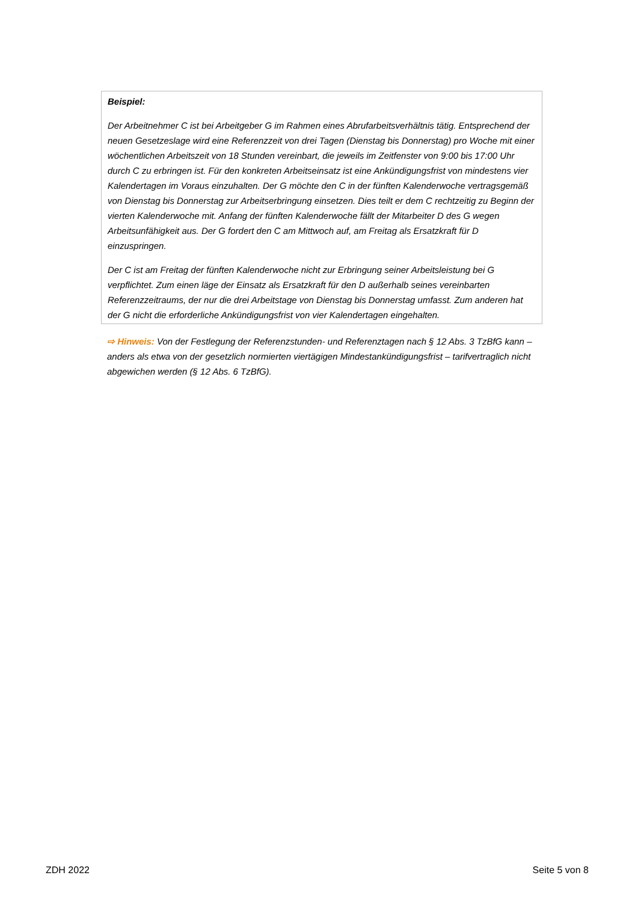Beispiel:
Der Arbeitnehmer C ist bei Arbeitgeber G im Rahmen eines Abrufarbeitsverhältnis tätig. Entsprechend der neuen Gesetzeslage wird eine Referenzzeit von drei Tagen (Dienstag bis Donnerstag) pro Woche mit einer wöchentlichen Arbeitszeit von 18 Stunden vereinbart, die jeweils im Zeitfenster von 9:00 bis 17:00 Uhr durch C zu erbringen ist. Für den konkreten Arbeitseinsatz ist eine Ankündigungsfrist von mindestens vier Kalendertagen im Voraus einzuhalten. Der G möchte den C in der fünften Kalenderwoche vertragsgemäß von Dienstag bis Donnerstag zur Arbeitserbringung einsetzen. Dies teilt er dem C rechtzeitig zu Beginn der vierten Kalenderwoche mit. Anfang der fünften Kalenderwoche fällt der Mitarbeiter D des G wegen Arbeitsunfähigkeit aus. Der G fordert den C am Mittwoch auf, am Freitag als Ersatzkraft für D einzuspringen.
Der C ist am Freitag der fünften Kalenderwoche nicht zur Erbringung seiner Arbeitsleistung bei G verpflichtet. Zum einen läge der Einsatz als Ersatzkraft für den D außerhalb seines vereinbarten Referenzzeitraums, der nur die drei Arbeitstage von Dienstag bis Donnerstag umfasst. Zum anderen hat der G nicht die erforderliche Ankündigungsfrist von vier Kalendertagen eingehalten.
⇨ Hinweis: Von der Festlegung der Referenzstunden- und Referenztagen nach § 12 Abs. 3 TzBfG kann – anders als etwa von der gesetzlich normierten viertägigen Mindestankündigungsfrist – tarifvertraglich nicht abgewichen werden (§ 12 Abs. 6 TzBfG).
ZDH 2022 Seite 5 von 8